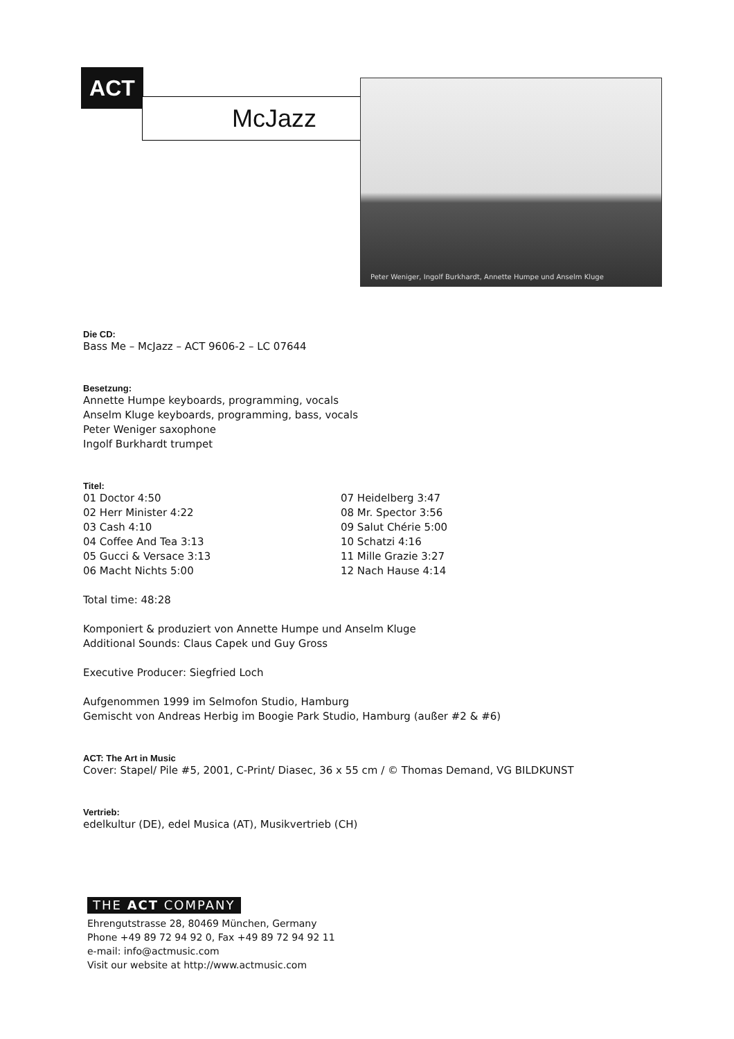ACT
McJazz
Peter Weniger, Ingolf Burkhardt, Annette Humpe und Anselm Kluge
Die CD:
Bass Me – McJazz – ACT 9606-2 – LC 07644
Besetzung:
Annette Humpe keyboards, programming, vocals
Anselm Kluge keyboards, programming, bass, vocals
Peter Weniger saxophone
Ingolf Burkhardt trumpet
Titel:
01 Doctor 4:50
02 Herr Minister 4:22
03 Cash 4:10
04 Coffee And Tea 3:13
05 Gucci & Versace 3:13
06 Macht Nichts 5:00
07 Heidelberg 3:47
08 Mr. Spector 3:56
09 Salut Chérie 5:00
10 Schatzi 4:16
11 Mille Grazie 3:27
12 Nach Hause 4:14
Total time: 48:28
Komponiert & produziert von Annette Humpe und Anselm Kluge
Additional Sounds: Claus Capek und Guy Gross
Executive Producer: Siegfried Loch
Aufgenommen 1999 im Selmofon Studio, Hamburg
Gemischt von Andreas Herbig im Boogie Park Studio, Hamburg (außer #2 & #6)
ACT: The Art in Music
Cover: Stapel/ Pile #5, 2001, C-Print/ Diasec, 36 x 55 cm / © Thomas Demand, VG BILDKUNST
Vertrieb:
edelkultur (DE), edel Musica (AT), Musikvertrieb (CH)
THE ACT COMPANY
Ehrengutstrasse 28, 80469 München, Germany
Phone +49 89 72 94 92 0, Fax +49 89 72 94 92 11
e-mail: info@actmusic.com
Visit our website at http://www.actmusic.com